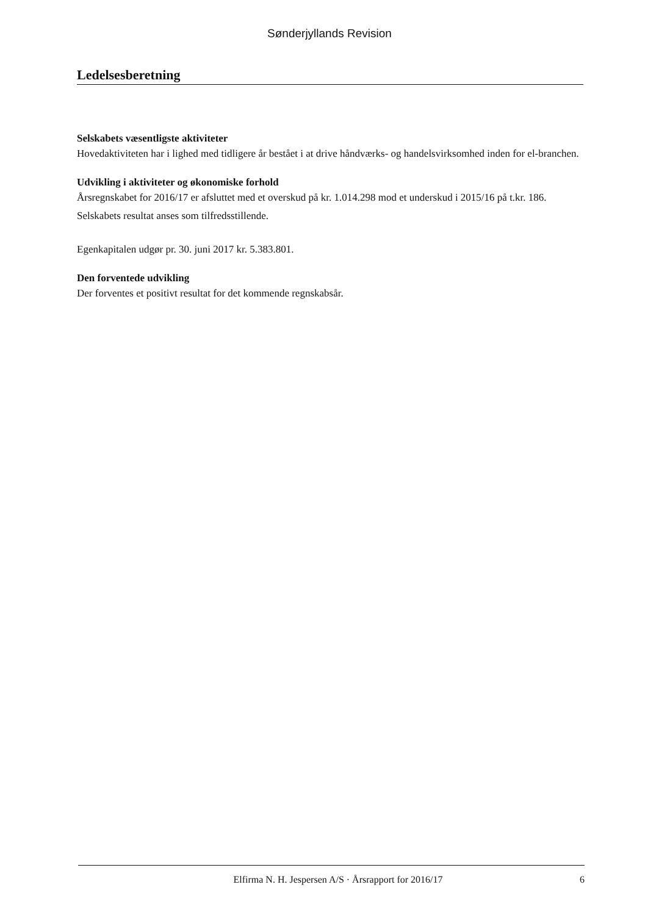Sønderjyllands Revision
Ledelsesberetning
Selskabets væsentligste aktiviteter
Hovedaktiviteten har i lighed med tidligere år bestået i at drive håndværks- og handelsvirksomhed inden for el-branchen.
Udvikling i aktiviteter og økonomiske forhold
Årsregnskabet for 2016/17 er afsluttet med et overskud på kr. 1.014.298 mod et underskud i 2015/16 på t.kr. 186. Selskabets resultat anses som tilfredsstillende.
Egenkapitalen udgør pr. 30. juni 2017 kr. 5.383.801.
Den forventede udvikling
Der forventes et positivt resultat for det kommende regnskabsår.
Elfirma N. H. Jespersen A/S · Årsrapport for 2016/17 6